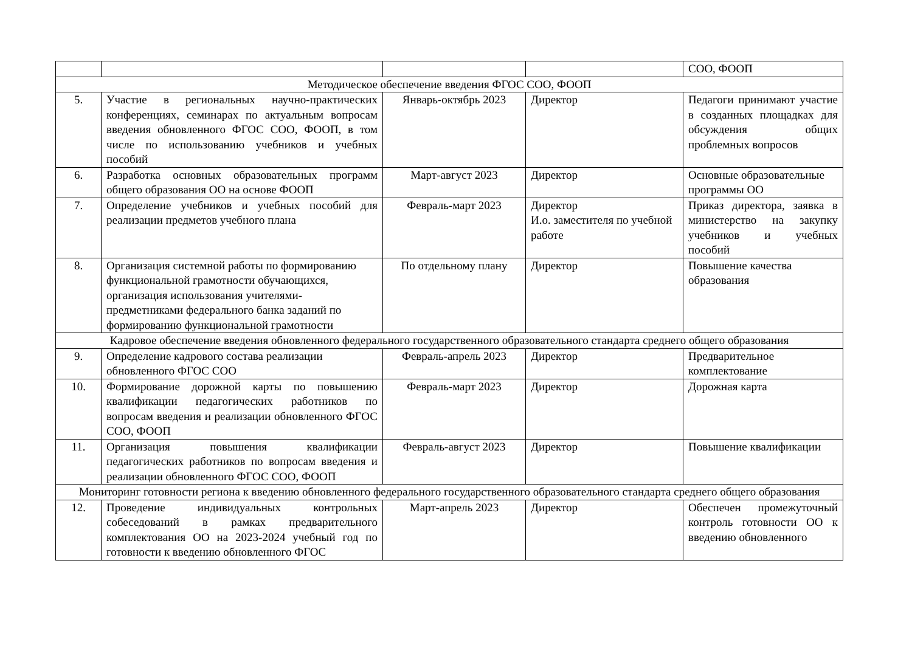| | | | | СОО, ФООП |
| Методическое обеспечение введения ФГОС СОО, ФООП | | | | |
| 5. | Участие в региональных научно-практических конференциях, семинарах по актуальным вопросам введения обновленного ФГОС СОО, ФООП, в том числе по использованию учебников и учебных пособий | Январь-октябрь 2023 | Директор | Педагоги принимают участие в созданных площадках для обсуждения общих проблемных вопросов |
| 6. | Разработка основных образовательных программ общего образования ОО на основе ФООП | Март-август 2023 | Директор | Основные образовательные программы ОО |
| 7. | Определение учебников и учебных пособий для реализации предметов учебного плана | Февраль-март 2023 | Директор И.о. заместителя по учебной работе | Приказ директора, заявка в министерство на закупку учебников и учебных пособий |
| 8. | Организация системной работы по формированию функциональной грамотности обучающихся, организация использования учителями-предметниками федерального банка заданий по формированию функциональной грамотности | По отдельному плану | Директор | Повышение качества образования |
| Кадровое обеспечение введения обновленного федерального государственного образовательного стандарта среднего общего образования | | | | |
| 9. | Определение кадрового состава реализации обновленного ФГОС СОО | Февраль-апрель 2023 | Директор | Предварительное комплектование |
| 10. | Формирование дорожной карты по повышению квалификации педагогических работников по вопросам введения и реализации обновленного ФГОС СОО, ФООП | Февраль-март 2023 | Директор | Дорожная карта |
| 11. | Организация повышения квалификации педагогических работников по вопросам введения и реализации обновленного ФГОС СОО, ФООП | Февраль-август 2023 | Директор | Повышение квалификации |
| Мониторинг готовности региона к введению обновленного федерального государственного образовательного стандарта среднего общего образования | | | | |
| 12. | Проведение индивидуальных контрольных собеседований в рамках предварительного комплектования ОО на 2023-2024 учебный год по готовности к введению обновленного ФГОС | Март-апрель 2023 | Директор | Обеспечен промежуточный контроль готовности ОО к введению обновленного |